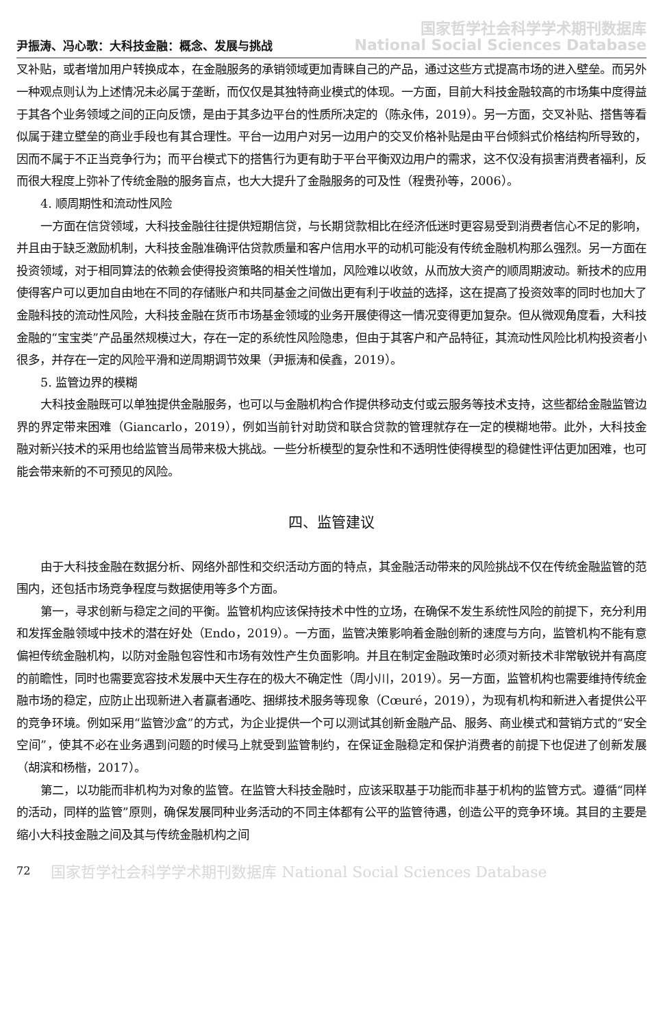尹振涛、冯心歌：大科技金融：概念、发展与挑战 国家哲学社会科学学术期刊数据库
National Social Sciences Database
叉补贴，或者增加用户转换成本，在金融服务的承销领域更加青睐自己的产品，通过这些方式提高市场的进入壁垒。而另外一种观点则认为上述情况未必属于垄断，而仅仅是其独特商业模式的体现。一方面，目前大科技金融较高的市场集中度得益于其各个业务领域之间的正向反馈，是由于其多边平台的性质所决定的（陈永伟，2019）。另一方面，交叉补贴、搭售等看似属于建立壁垒的商业手段也有其合理性。平台一边用户对另一边用户的交叉价格补贴是由平台倾斜式价格结构所导致的，因而不属于不正当竞争行为；而平台模式下的搭售行为更有助于平台平衡双边用户的需求，这不仅没有损害消费者福利，反而很大程度上弥补了传统金融的服务盲点，也大大提升了金融服务的可及性（程贵孙等，2006）。
4. 顺周期性和流动性风险
一方面在信贷领域，大科技金融往往提供短期信贷，与长期贷款相比在经济低迷时更容易受到消费者信心不足的影响，并且由于缺乏激励机制，大科技金融准确评估贷款质量和客户信用水平的动机可能没有传统金融机构那么强烈。另一方面在投资领域，对于相同算法的依赖会使得投资策略的相关性增加，风险难以收敛，从而放大资产的顺周期波动。新技术的应用使得客户可以更加自由地在不同的存储账户和共同基金之间做出更有利于收益的选择，这在提高了投资效率的同时也加大了金融科技的流动性风险，大科技金融在货币市场基金领域的业务开展使得这一情况变得更加复杂。但从微观角度看，大科技金融的“宝宝类”产品虽然规模过大，存在一定的系统性风险隐患，但由于其客户和产品特征，其流动性风险比机构投资者小很多，并存在一定的风险平滑和逆周期调节效果（尹振涛和侯鑫，2019）。
5. 监管边界的模糊
大科技金融既可以单独提供金融服务，也可以与金融机构合作提供移动支付或云服务等技术支持，这些都给金融监管边界的界定带来困难（Giancarlo，2019），例如当前针对助贷和联合贷款的管理就存在一定的模糊地带。此外，大科技金融对新兴技术的采用也给监管当局带来极大挑战。一些分析模型的复杂性和不透明性使得模型的稳健性评估更加困难，也可能会带来新的不可预见的风险。
四、监管建议
由于大科技金融在数据分析、网络外部性和交织活动方面的特点，其金融活动带来的风险挑战不仅在传统金融监管的范围内，还包括市场竞争程度与数据使用等多个方面。
第一，寻求创新与稳定之间的平衡。监管机构应该保持技术中性的立场，在确保不发生系统性风险的前提下，充分利用和发挥金融领域中技术的潜在好处（Endo，2019）。一方面，监管决策影响着金融创新的速度与方向，监管机构不能有意偏袒传统金融机构，以防对金融包容性和市场有效性产生负面影响。并且在制定金融政策时必须对新技术非常敏锐并有高度的前瞻性，同时也需要宽容技术发展中天生存在的极大不确定性（周小川，2019）。另一方面，监管机构也需要维持传统金融市场的稳定，应防止出现新进入者赢者通吃、捆绑技术服务等现象（Cœuré，2019），为现有机构和新进入者提供公平的竞争环境。例如采用“监管沙盒”的方式，为企业提供一个可以测试其创新金融产品、服务、商业模式和营销方式的“安全空间”，使其不必在业务遇到问题的时候马上就受到监管制约，在保证金融稳定和保护消费者的前提下也促进了创新发展（胡滨和杨楷，2017）。
第二，以功能而非机构为对象的监管。在监管大科技金融时，应该采取基于功能而非基于机构的监管方式。遵循“同样的活动，同样的监管”原则，确保发展同种业务活动的不同主体都有公平的监管待遇，创造公平的竞争环境。其目的主要是缩小大科技金融之间及其与传统金融机构之间
72 国家哲学社会科学学术期刊数据库 National Social Sciences Database